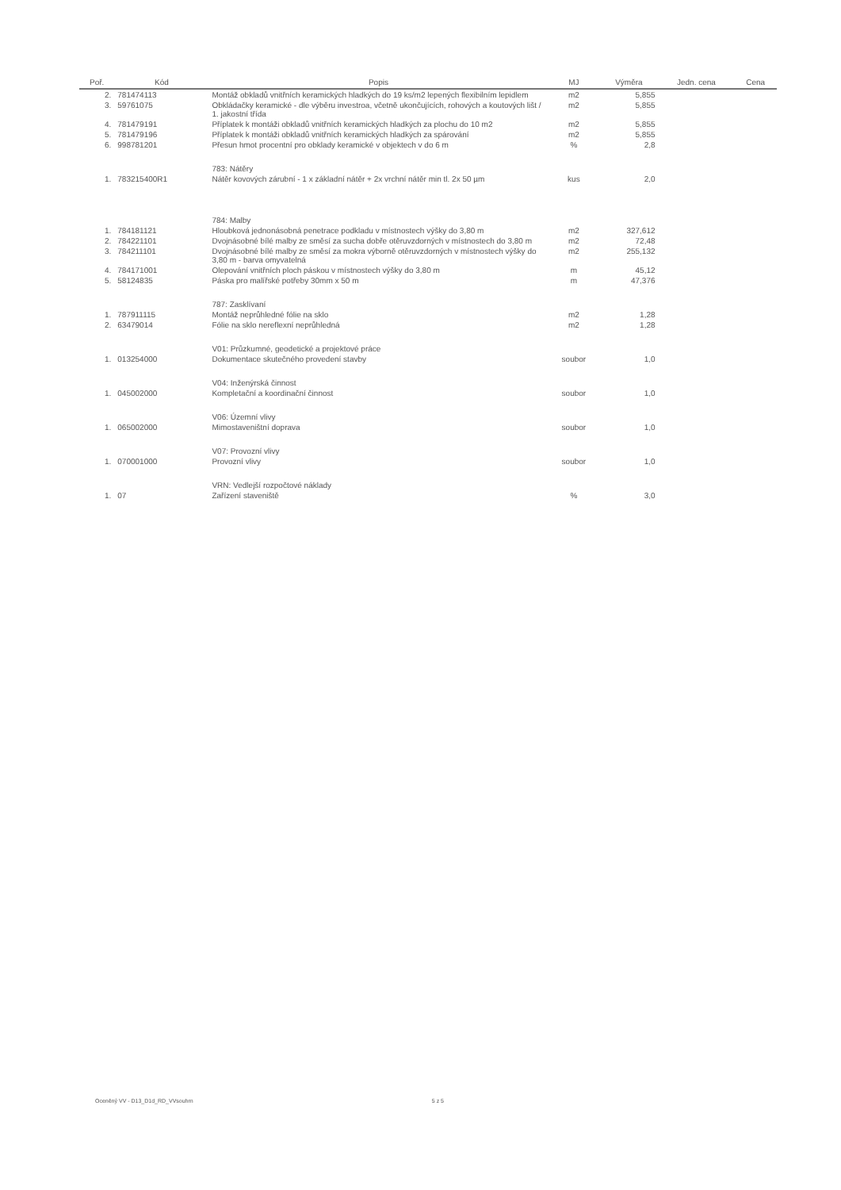| Poř. | Kód | Popis | MJ | Výměra | Jedn. cena | Cena |
| --- | --- | --- | --- | --- | --- | --- |
| 2. | 781474113 | Montáž obkladů vnitřních keramických hladkých do 19 ks/m2 lepených flexibilním lepidlem | m2 | 5,855 | | |
| 3. | 59761075 | Obkládačky keramické - dle výběru investroa, včetně ukončujících, rohových a koutových lišt / 1. jakostní třída | m2 | 5,855 | | |
| 4. | 781479191 | Příplatek k montáži obkladů vnitřních keramických hladkých za plochu do 10 m2 | m2 | 5,855 | | |
| 5. | 781479196 | Příplatek k montáži obkladů vnitřních keramických hladkých za spárování | m2 | 5,855 | | |
| 6. | 998781201 | Přesun hmot procentní pro obklady keramické v objektech v do 6 m | % | 2,8 | | |
| | | 783: Nátěry | | | | |
| 1. | 783215400R1 | Nátěr kovových zárubní - 1 x základní nátěr + 2x vrchní nátěr min tl. 2x 50 µm | kus | 2,0 | | |
| | | 784: Malby | | | | |
| 1. | 784181121 | Hloubková jednonásobná penetrace podkladu v místnostech výšky do 3,80 m | m2 | 327,612 | | |
| 2. | 784221101 | Dvojnásobné bílé malby ze směsí za sucha dobře otěruvzdorných v místnostech do 3,80 m | m2 | 72,48 | | |
| 3. | 784211101 | Dvojnásobné bílé malby ze směsí za mokra výborně otěruvzdorných v místnostech výšky do 3,80 m - barva omyvatelná | m2 | 255,132 | | |
| 4. | 784171001 | Olepování vnitřních ploch páskou v místnostech výšky do 3,80 m | m | 45,12 | | |
| 5. | 58124835 | Páska pro malířské potřeby 30mm x 50 m | m | 47,376 | | |
| | | 787: Zasklívaní | | | | |
| 1. | 787911115 | Montáž neprůhledné fólie na sklo | m2 | 1,28 | | |
| 2. | 63479014 | Fólie na sklo nereflexní neprůhledná | m2 | 1,28 | | |
| | | V01: Průzkumné, geodetické a projektové práce | | | | |
| 1. | 013254000 | Dokumentace skutečného provedení stavby | soubor | 1,0 | | |
| | | V04: Inženýrská činnost | | | | |
| 1. | 045002000 | Kompletační a koordinační činnost | soubor | 1,0 | | |
| | | V06: Územní vlivy | | | | |
| 1. | 065002000 | Mimostaveništní doprava | soubor | 1,0 | | |
| | | V07: Provozní vlivy | | | | |
| 1. | 070001000 | Provozní vlivy | soubor | 1,0 | | |
| | | VRN: Vedlejší rozpočtové náklady | | | | |
| 1. | 07 | Zařízení staveniště | % | 3,0 | | |
Oceněný VV - D13_D1d_RD_VVsouhrn 5 z 5